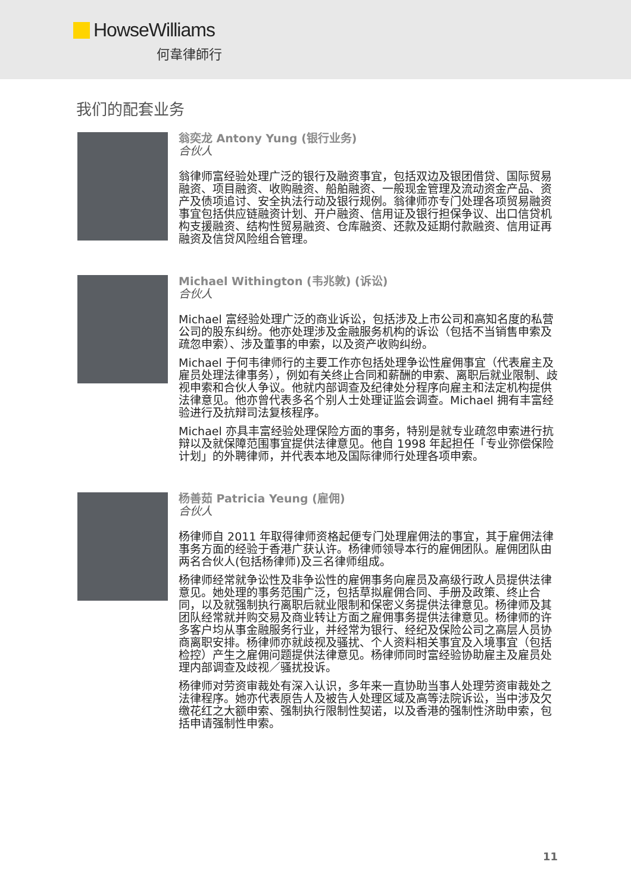HowseWilliams
何韋律師行
我们的配套业务
翁奕龙 Antony Yung (银行业务)
合伙人
翁律师富经验处理广泛的银行及融资事宜，包括双边及银团借贷、国际贸易融资、项目融资、收购融资、船舶融资、一般现金管理及流动资金产品、资产及债项追讨、安全执法行动及银行规例。翁律师亦专门处理各项贸易融资事宜包括供应链融资计划、开户融资、信用证及银行担保争议、出口信贷机构支援融资、结构性贸易融资、仓库融资、还款及延期付款融资、信用证再融资及信贷风险组合管理。
Michael Withington (韦兆敦) (诉讼)
合伙人
Michael 富经验处理广泛的商业诉讼，包括涉及上市公司和高知名度的私营公司的股东纠纷。他亦处理涉及金融服务机构的诉讼（包括不当销售申索及疏忽申索）、涉及董事的申索，以及资产收购纠纷。
Michael 于何韦律师行的主要工作亦包括处理争讼性雇佣事宜（代表雇主及雇员处理法律事务），例如有关终止合同和薪酬的申索、离职后就业限制、歧视申索和合伙人争议。他就内部调查及纪律处分程序向雇主和法定机构提供法律意见。他亦曾代表多名个别人士处理证监会调查。Michael 拥有丰富经验进行及抗辩司法复核程序。
Michael 亦具丰富经验处理保险方面的事务，特别是就专业疏忽申索进行抗辩以及就保障范围事宜提供法律意见。他自 1998 年起担任「专业弥偿保险计划」的外聘律师，并代表本地及国际律师行处理各项申索。
杨善茹 Patricia Yeung (雇佣)
合伙人
杨律师自 2011 年取得律师资格起便专门处理雇佣法的事宜，其于雇佣法律事务方面的经验于香港广获认许。杨律师领导本行的雇佣团队。雇佣团队由两名合伙人(包括杨律师)及三名律师组成。
杨律师经常就争讼性及非争讼性的雇佣事务向雇员及高级行政人员提供法律意见。她处理的事务范围广泛，包括草拟雇佣合同、手册及政策、终止合同，以及就强制执行离职后就业限制和保密义务提供法律意见。杨律师及其团队经常就并购交易及商业转让方面之雇佣事务提供法律意见。杨律师的许多客户均从事金融服务行业，并经常为银行、经纪及保险公司之高层人员协商离职安排。杨律师亦就歧视及骚扰、个人资料相关事宜及入境事宜（包括检控）产生之雇佣问题提供法律意见。杨律师同时富经验协助雇主及雇员处理内部调查及歧视／骚扰投诉。
杨律师对劳资审裁处有深入认识，多年来一直协助当事人处理劳资审裁处之法律程序。她亦代表原告人及被告人处理区域及高等法院诉讼，当中涉及欠缴花红之大额申索、强制执行限制性契诺，以及香港的强制性济助申索，包括申请强制性申索。
11